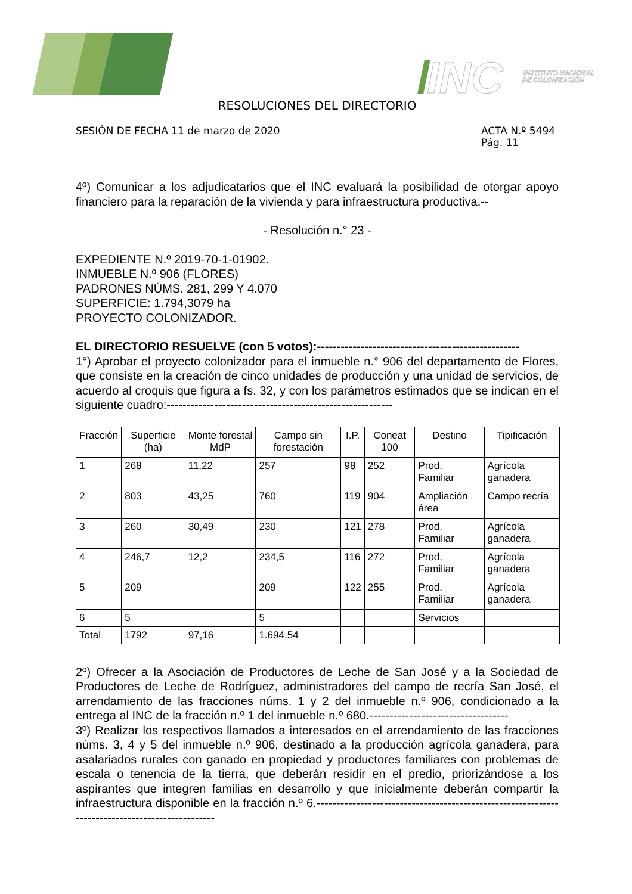INC
INSTITUTO NACIONAL
DE COLONIZACIÓN
RESOLUCIONES DEL DIRECTORIO
SESIÓN DE FECHA 11 de marzo de 2020
ACTA N.º 5494
Pág. 11
4º) Comunicar a los adjudicatarios que el INC evaluará la posibilidad de otorgar apoyo financiero para la reparación de la vivienda y para infraestructura productiva.--
- Resolución n.° 23 -
EXPEDIENTE N.º 2019-70-1-01902.
INMUEBLE N.º 906 (FLORES)
PADRONES NÚMS. 281, 299 Y 4.070
SUPERFICIE: 1.794,3079 ha
PROYECTO COLONIZADOR.
EL DIRECTORIO RESUELVE (con 5 votos):---------------------------------------------------
1°) Aprobar el proyecto colonizador para el inmueble n.° 906 del departamento de Flores, que consiste en la creación de cinco unidades de producción y una unidad de servicios, de acuerdo al croquis que figura a fs. 32, y con los parámetros estimados que se indican en el siguiente cuadro:---------------------------------------------------------
| Fracción | Superficie (ha) | Monte forestal MdP | Campo sin forestación | I.P. | Coneat 100 | Destino | Tipificación |
| --- | --- | --- | --- | --- | --- | --- | --- |
| 1 | 268 | 11,22 | 257 | 98 | 252 | Prod. Familiar | Agrícola ganadera |
| 2 | 803 | 43,25 | 760 | 119 | 904 | Ampliación área | Campo recría |
| 3 | 260 | 30,49 | 230 | 121 | 278 | Prod. Familiar | Agrícola ganadera |
| 4 | 246,7 | 12,2 | 234,5 | 116 | 272 | Prod. Familiar | Agrícola ganadera |
| 5 | 209 | | 209 | 122 | 255 | Prod. Familiar | Agrícola ganadera |
| 6 | 5 | | 5 | | | Servicios | |
| Total | 1792 | 97,16 | 1.694,54 | | | | |
2º) Ofrecer a la Asociación de Productores de Leche de San José y a la Sociedad de Productores de Leche de Rodríguez, administradores del campo de recría San José, el arrendamiento de las fracciones núms. 1 y 2 del inmueble n.º 906, condicionado a la entrega al INC de la fracción n.º 1 del inmueble n.º 680.-----------------------------------
3º) Realizar los respectivos llamados a interesados en el arrendamiento de las fracciones núms. 3, 4 y 5 del inmueble n.º 906, destinado a la producción agrícola ganadera, para asalariados rurales con ganado en propiedad y productores familiares con problemas de escala o tenencia de la tierra, que deberán residir en el predio, priorizándose a los aspirantes que integren familias en desarrollo y que inicialmente deberán compartir la infraestructura disponible en la fracción n.º 6.------------------------------------------------------------------------------------------------